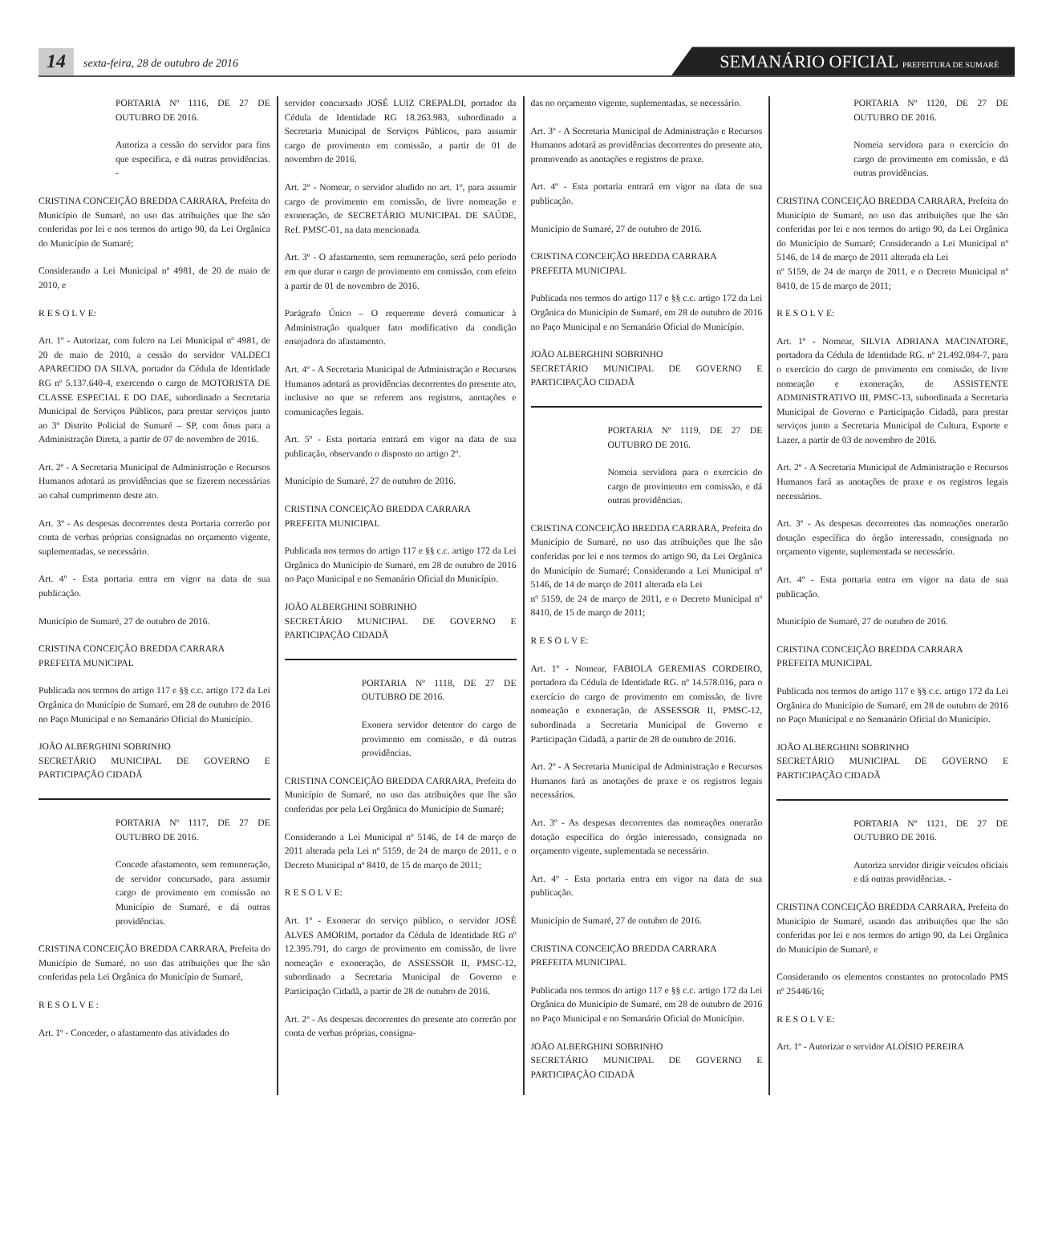14
sexta-feira, 28 de outubro de 2016
SEMANÁRIO OFICIAL PREFEITURA DE SUMARÉ
PORTARIA Nº 1116, DE 27 DE OUTUBRO DE 2016.
Autoriza a cessão do servidor para fins que especifica, e dá outras providências. -
CRISTINA CONCEIÇÃO BREDDA CARRARA, Prefeita do Município de Sumaré, no uso das atribuições que lhe são conferidas por lei e nos termos do artigo 90, da Lei Orgânica do Município de Sumaré;
Considerando a Lei Municipal nº 4981, de 20 de maio de 2010, e
R E S O L V E:
Art. 1º - Autorizar, com fulcro na Lei Municipal nº 4981, de 20 de maio de 2010, a cessão do servidor VALDECI APARECIDO DA SILVA, portador da Cédula de Identidade RG nº 5.137.640-4, exercendo o cargo de MOTORISTA DE CLASSE ESPECIAL E DO DAE, subordinado a Secretaria Municipal de Serviços Públicos, para prestar serviços junto ao 3º Distrito Policial de Sumaré – SP, com ônus para a Administração Direta, a partir de 07 de novembro de 2016.
Art. 2º - A Secretaria Municipal de Administração e Recursos Humanos adotará as providências que se fizerem necessárias ao cabal cumprimento deste ato.
Art. 3º - As despesas decorrentes desta Portaria correrão por conta de verbas próprias consignadas no orçamento vigente, suplementadas, se necessário.
Art. 4º - Esta portaria entra em vigor na data de sua publicação.
Município de Sumaré, 27 de outubro de 2016.
CRISTINA CONCEIÇÃO BREDDA CARRARA
PREFEITA MUNICIPAL
Publicada nos termos do artigo 117 e §§ c.c. artigo 172 da Lei Orgânica do Município de Sumaré, em 28 de outubro de 2016 no Paço Municipal e no Semanário Oficial do Município.
JOÃO ALBERGHINI SOBRINHO
SECRETÁRIO MUNICIPAL DE GOVERNO E PARTICIPAÇÃO CIDADÃ
PORTARIA Nº 1117, DE 27 DE OUTUBRO DE 2016.
Concede afastamento, sem remuneração, de servidor concursado, para assumir cargo de provimento em comissão no Município de Sumaré, e dá outras providências.
CRISTINA CONCEIÇÃO BREDDA CARRARA, Prefeita do Município de Sumaré, no uso das atribuições que lhe são conferidas pela Lei Orgânica do Município de Sumaré,
R E S O L V E :
Art. 1º - Conceder, o afastamento das atividades do
servidor concursado JOSÉ LUIZ CREPALDI, portador da Cédula de Identidade RG 18.263.983, subordinado a Secretaria Municipal de Serviços Públicos, para assumir cargo de provimento em comissão, a partir de 01 de novembro de 2016.
Art. 2º - Nomear, o servidor aludido no art. 1º, para assumir cargo de provimento em comissão, de livre nomeação e exoneração, de SECRETÁRIO MUNICIPAL DE SAÚDE, Ref. PMSC-01, na data mencionada.
Art. 3º - O afastamento, sem remuneração, será pelo período em que durar o cargo de provimento em comissão, com efeito a partir de 01 de novembro de 2016.
Parágrafo Único – O requerente deverá comunicar à Administração qualquer fato modificativo da condição ensejadora do afastamento.
Art. 4º - A Secretaria Municipal de Administração e Recursos Humanos adotará as providências decorrentes do presente ato, inclusive no que se referem aos registros, anotações e comunicações legais.
Art. 5º - Esta portaria entrará em vigor na data de sua publicação, observando o disposto no artigo 2º.
Município de Sumaré, 27 de outubro de 2016.
CRISTINA CONCEIÇÃO BREDDA CARRARA
PREFEITA MUNICIPAL
Publicada nos termos do artigo 117 e §§ c.c. artigo 172 da Lei Orgânica do Município de Sumaré, em 28 de outubro de 2016 no Paço Municipal e no Semanário Oficial do Município.
JOÃO ALBERGHINI SOBRINHO
SECRETÁRIO MUNICIPAL DE GOVERNO E PARTICIPAÇÃO CIDADÃ
PORTARIA Nº 1118, DE 27 DE OUTUBRO DE 2016.
Exonera servidor detentor do cargo de provimento em comissão, e dá outras providências.
CRISTINA CONCEIÇÃO BREDDA CARRARA, Prefeita do Município de Sumaré, no uso das atribuições que lhe são conferidas por pela Lei Orgânica do Município de Sumaré;
Considerando a Lei Municipal nº 5146, de 14 de março de 2011 alterada pela Lei nº 5159, de 24 de março de 2011, e o Decreto Municipal nº 8410, de 15 de março de 2011;
R E S O L V E:
Art. 1º - Exonerar do serviço público, o servidor JOSÉ ALVES AMORIM, portador da Cédula de Identidade RG nº 12.395.791, do cargo de provimento em comissão, de livre nomeação e exoneração, de ASSESSOR II, PMSC-12, subordinado a Secretaria Municipal de Governo e Participação Cidadã, a partir de 28 de outubro de 2016.
Art. 2º - As despesas decorrentes do presente ato correrão por conta de verbas próprias, consigna-
das no orçamento vigente, suplementadas, se necessário.
Art. 3º - A Secretaria Municipal de Administração e Recursos Humanos adotará as providências decorrentes do presente ato, promovendo as anotações e registros de praxe.
Art. 4º - Esta portaria entrará em vigor na data de sua publicação.
Município de Sumaré, 27 de outubro de 2016.
CRISTINA CONCEIÇÃO BREDDA CARRARA
PREFEITA MUNICIPAL
Publicada nos termos do artigo 117 e §§ c.c. artigo 172 da Lei Orgânica do Município de Sumaré, em 28 de outubro de 2016 no Paço Municipal e no Semanário Oficial do Município.
JOÃO ALBERGHINI SOBRINHO
SECRETÁRIO MUNICIPAL DE GOVERNO E PARTICIPAÇÃO CIDADÃ
PORTARIA Nº 1119, DE 27 DE OUTUBRO DE 2016.
Nomeia servidora para o exercício do cargo de provimento em comissão, e dá outras providências.
CRISTINA CONCEIÇÃO BREDDA CARRARA, Prefeita do Município de Sumaré, no uso das atribuições que lhe são conferidas por lei e nos termos do artigo 90, da Lei Orgânica do Município de Sumaré; Considerando a Lei Municipal nº 5146, de 14 de março de 2011 alterada ela Lei
nº 5159, de 24 de março de 2011, e o Decreto Municipal nº 8410, de 15 de março de 2011;
R E S O L V E:
Art. 1º - Nomear, FABIOLA GEREMIAS CORDEIRO, portadora da Cédula de Identidade RG. nº 14.578.016, para o exercício do cargo de provimento em comissão, de livre nomeação e exoneração, de ASSESSOR II, PMSC-12, subordinada a Secretaria Municipal de Governo e Participação Cidadã, a partir de 28 de outubro de 2016.
Art. 2º - A Secretaria Municipal de Administração e Recursos Humanos fará as anotações de praxe e os registros legais necessários.
Art. 3º - As despesas decorrentes das nomeações onerarão dotação específica do órgão interessado, consignada no orçamento vigente, suplementada se necessário.
Art. 4º - Esta portaria entra em vigor na data de sua publicação.
Município de Sumaré, 27 de outubro de 2016.
CRISTINA CONCEIÇÃO BREDDA CARRARA
PREFEITA MUNICIPAL
Publicada nos termos do artigo 117 e §§ c.c. artigo 172 da Lei Orgânica do Município de Sumaré, em 28 de outubro de 2016 no Paço Municipal e no Semanário Oficial do Município.
JOÃO ALBERGHINI SOBRINHO
SECRETÁRIO MUNICIPAL DE GOVERNO E PARTICIPAÇÃO CIDADÃ
PORTARIA Nº 1120, DE 27 DE OUTUBRO DE 2016.
Nomeia servidora para o exercício do cargo de provimento em comissão, e dá outras providências.
CRISTINA CONCEIÇÃO BREDDA CARRARA, Prefeita do Município de Sumaré, no uso das atribuições que lhe são conferidas por lei e nos termos do artigo 90, da Lei Orgânica do Município de Sumaré; Considerando a Lei Municipal nº 5146, de 14 de março de 2011 alterada ela Lei
nº 5159, de 24 de março de 2011, e o Decreto Municipal nº 8410, de 15 de março de 2011;
R E S O L V E:
Art. 1º - Nomear, SILVIA ADRIANA MACINATORE, portadora da Cédula de Identidade RG. nº 21.492.084-7, para o exercício do cargo de provimento em comissão, de livre nomeação e exoneração, de ASSISTENTE ADMINISTRATIVO III, PMSC-13, subordinada a Secretaria Municipal de Governo e Participação Cidadã, para prestar serviços junto a Secretaria Municipal de Cultura, Esporte e Lazer, a partir de 03 de novembro de 2016.
Art. 2º - A Secretaria Municipal de Administração e Recursos Humanos fará as anotações de praxe e os registros legais necessários.
Art. 3º - As despesas decorrentes das nomeações onerarão dotação específica do órgão interessado, consignada no orçamento vigente, suplementada se necessário.
Art. 4º - Esta portaria entra em vigor na data de sua publicação.
Município de Sumaré, 27 de outubro de 2016.
CRISTINA CONCEIÇÃO BREDDA CARRARA
PREFEITA MUNICIPAL
Publicada nos termos do artigo 117 e §§ c.c. artigo 172 da Lei Orgânica do Município de Sumaré, em 28 de outubro de 2016 no Paço Municipal e no Semanário Oficial do Município.
JOÃO ALBERGHINI SOBRINHO
SECRETÁRIO MUNICIPAL DE GOVERNO E PARTICIPAÇÃO CIDADÃ
PORTARIA Nº 1121, DE 27 DE OUTUBRO DE 2016.
Autoriza servidor dirigir veículos oficiais e dá outras providências. -
CRISTINA CONCEIÇÃO BREDDA CARRARA, Prefeita do Município de Sumaré, usando das atribuições que lhe são conferidas por lei e nos termos do artigo 90, da Lei Orgânica do Município de Sumaré, e
Considerando os elementos constantes no protocolado PMS nº 25446/16;
R E S O L V E:
Art. 1º - Autorizar o servidor ALOÍSIO PEREIRA